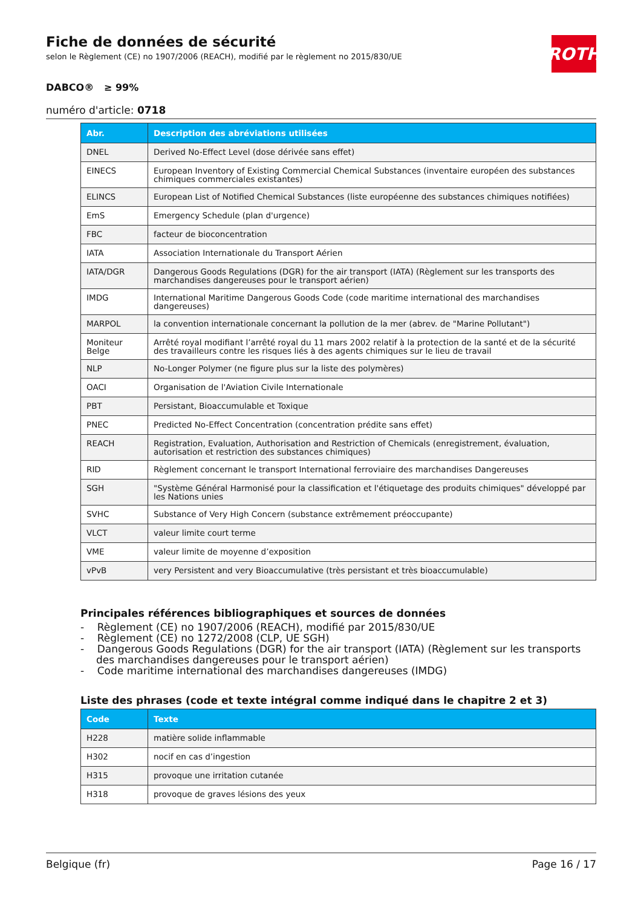Fiche de données de sécurité
selon le Règlement (CE) no 1907/2006 (REACH), modifié par le règlement no 2015/830/UE
ROTH
DABCO® ≥ 99%
numéro d'article: 0718
| Abr. | Description des abréviations utilisées |
| --- | --- |
| DNEL | Derived No-Effect Level (dose dérivée sans effet) |
| EINECS | European Inventory of Existing Commercial Chemical Substances (inventaire européen des substances chimiques commerciales existantes) |
| ELINCS | European List of Notified Chemical Substances (liste européenne des substances chimiques notifiées) |
| EmS | Emergency Schedule (plan d'urgence) |
| FBC | facteur de bioconcentration |
| IATA | Association Internationale du Transport Aérien |
| IATA/DGR | Dangerous Goods Regulations (DGR) for the air transport (IATA) (Règlement sur les transports des marchandises dangereuses pour le transport aérien) |
| IMDG | International Maritime Dangerous Goods Code (code maritime international des marchandises dangereuses) |
| MARPOL | la convention internationale concernant la pollution de la mer (abrev. de "Marine Pollutant") |
| Moniteur Belge | Arrêté royal modifiant l’arrêté royal du 11 mars 2002 relatif à la protection de la santé et de la sécurité des travailleurs contre les risques liés à des agents chimiques sur le lieu de travail |
| NLP | No-Longer Polymer (ne figure plus sur la liste des polymères) |
| OACI | Organisation de l'Aviation Civile Internationale |
| PBT | Persistant, Bioaccumulable et Toxique |
| PNEC | Predicted No-Effect Concentration (concentration prédite sans effet) |
| REACH | Registration, Evaluation, Authorisation and Restriction of Chemicals (enregistrement, évaluation, autorisation et restriction des substances chimiques) |
| RID | Règlement concernant le transport International ferroviaire des marchandises Dangereuses |
| SGH | "Système Général Harmonisé pour la classification et l'étiquetage des produits chimiques" développé par les Nations unies |
| SVHC | Substance of Very High Concern (substance extrêmement préoccupante) |
| VLCT | valeur limite court terme |
| VME | valeur limite de moyenne d’exposition |
| vPvB | very Persistent and very Bioaccumulative (très persistant et très bioaccumulable) |
Principales références bibliographiques et sources de données
- Règlement (CE) no 1907/2006 (REACH), modifié par 2015/830/UE
- Règlement (CE) no 1272/2008 (CLP, UE SGH)
- Dangerous Goods Regulations (DGR) for the air transport (IATA) (Règlement sur les transports des marchandises dangereuses pour le transport aérien)
- Code maritime international des marchandises dangereuses (IMDG)
Liste des phrases (code et texte intégral comme indiqué dans le chapitre 2 et 3)
| Code | Texte |
| --- | --- |
| H228 | matière solide inflammable |
| H302 | nocif en cas d’ingestion |
| H315 | provoque une irritation cutanée |
| H318 | provoque de graves lésions des yeux |
Belgique (fr) Page 16 / 17